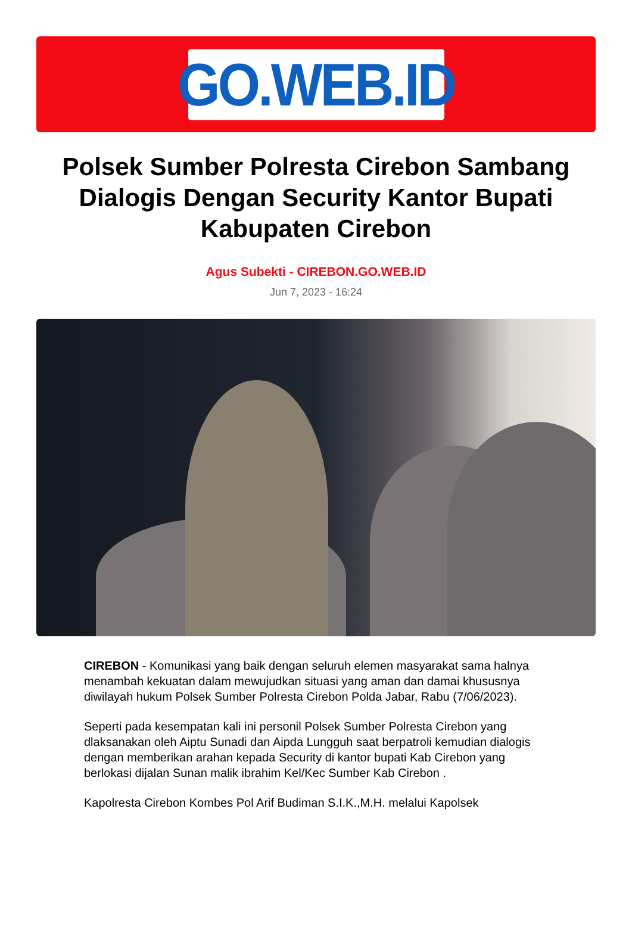GO.WEB.ID
Polsek Sumber Polresta Cirebon Sambang Dialogis Dengan Security Kantor Bupati Kabupaten Cirebon
Agus Subekti - CIREBON.GO.WEB.ID
Jun 7, 2023 - 16:24
CIREBON - Komunikasi yang baik dengan seluruh elemen masyarakat sama halnya menambah kekuatan dalam mewujudkan situasi yang aman dan damai khususnya diwilayah hukum Polsek Sumber Polresta Cirebon Polda Jabar, Rabu (7/06/2023).
Seperti pada kesempatan kali ini personil Polsek Sumber Polresta Cirebon yang dlaksanakan oleh Aiptu Sunadi dan Aipda Lungguh saat berpatroli kemudian dialogis dengan memberikan arahan kepada Security di kantor bupati Kab Cirebon yang berlokasi dijalan Sunan malik ibrahim Kel/Kec Sumber Kab Cirebon .
Kapolresta Cirebon Kombes Pol Arif Budiman S.I.K.,M.H. melalui Kapolsek